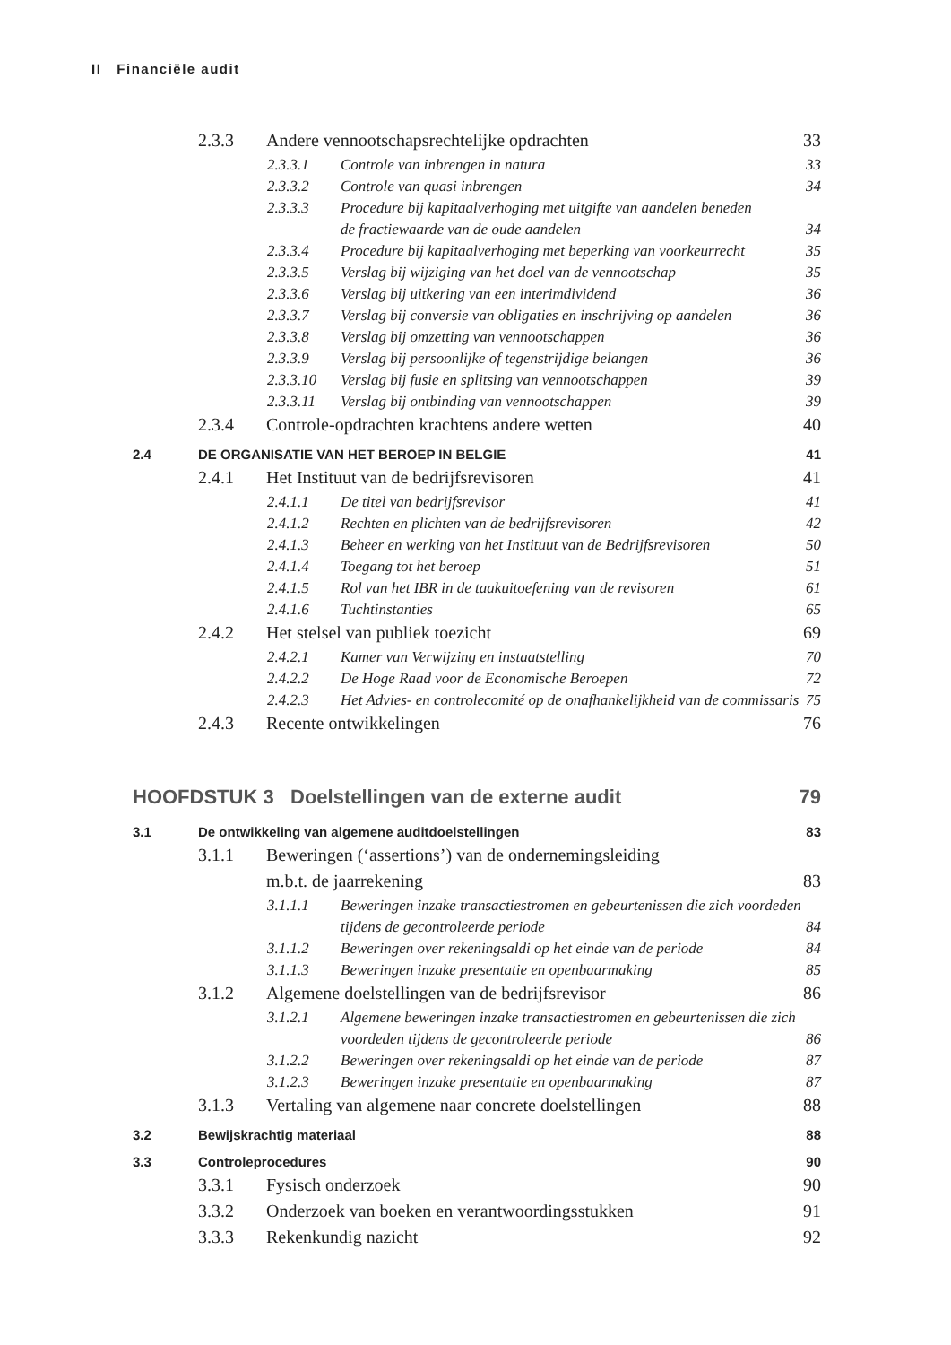II Financiële audit
2.3.3 Andere vennootschapsrechtelijke opdrachten 33
2.3.3.1 Controle van inbrengen in natura 33
2.3.3.2 Controle van quasi inbrengen 34
2.3.3.3 Procedure bij kapitaalverhoging met uitgifte van aandelen beneden
de fractiewaarde van de oude aandelen 34
2.3.3.4 Procedure bij kapitaalverhoging met beperking van voorkeurrecht 35
2.3.3.5 Verslag bij wijziging van het doel van de vennootschap 35
2.3.3.6 Verslag bij uitkering van een interimdividend 36
2.3.3.7 Verslag bij conversie van obligaties en inschrijving op aandelen 36
2.3.3.8 Verslag bij omzetting van vennootschappen 36
2.3.3.9 Verslag bij persoonlijke of tegenstrijdige belangen 36
2.3.3.10 Verslag bij fusie en splitsing van vennootschappen 39
2.3.3.11 Verslag bij ontbinding van vennootschappen 39
2.3.4 Controle-opdrachten krachtens andere wetten 40
2.4 DE ORGANISATIE VAN HET BEROEP IN BELGIE 41
2.4.1 Het Instituut van de bedrijfsrevisoren 41
2.4.1.1 De titel van bedrijfsrevisor 41
2.4.1.2 Rechten en plichten van de bedrijfsrevisoren 42
2.4.1.3 Beheer en werking van het Instituut van de Bedrijfsrevisoren 50
2.4.1.4 Toegang tot het beroep 51
2.4.1.5 Rol van het IBR in de taakuitoefening van de revisoren 61
2.4.1.6 Tuchtinstanties 65
2.4.2 Het stelsel van publiek toezicht 69
2.4.2.1 Kamer van Verwijzing en instaatstelling 70
2.4.2.2 De Hoge Raad voor de Economische Beroepen 72
2.4.2.3 Het Advies- en controlecomité op de onafhankelijkheid van de commissaris 75
2.4.3 Recente ontwikkelingen 76
HOOFDSTUK 3 Doelstellingen van de externe audit 79
3.1 De ontwikkeling van algemene auditdoelstellingen 83
3.1.1 Beweringen (‘assertions’) van de ondernemingsleiding
m.b.t. de jaarrekening 83
3.1.1.1 Beweringen inzake transactiestromen en gebeurtenissen die zich voordeden
tijdens de gecontroleerde periode 84
3.1.1.2 Beweringen over rekeningsaldi op het einde van de periode 84
3.1.1.3 Beweringen inzake presentatie en openbaarmaking 85
3.1.2 Algemene doelstellingen van de bedrijfsrevisor 86
3.1.2.1 Algemene beweringen inzake transactiestromen en gebeurtenissen die zich
voordeden tijdens de gecontroleerde periode 86
3.1.2.2 Beweringen over rekeningsaldi op het einde van de periode 87
3.1.2.3 Beweringen inzake presentatie en openbaarmaking 87
3.1.3 Vertaling van algemene naar concrete doelstellingen 88
3.2 Bewijskrachtig materiaal 88
3.3 Controleprocedures 90
3.3.1 Fysisch onderzoek 90
3.3.2 Onderzoek van boeken en verantwoordingsstukken 91
3.3.3 Rekenkundig nazicht 92